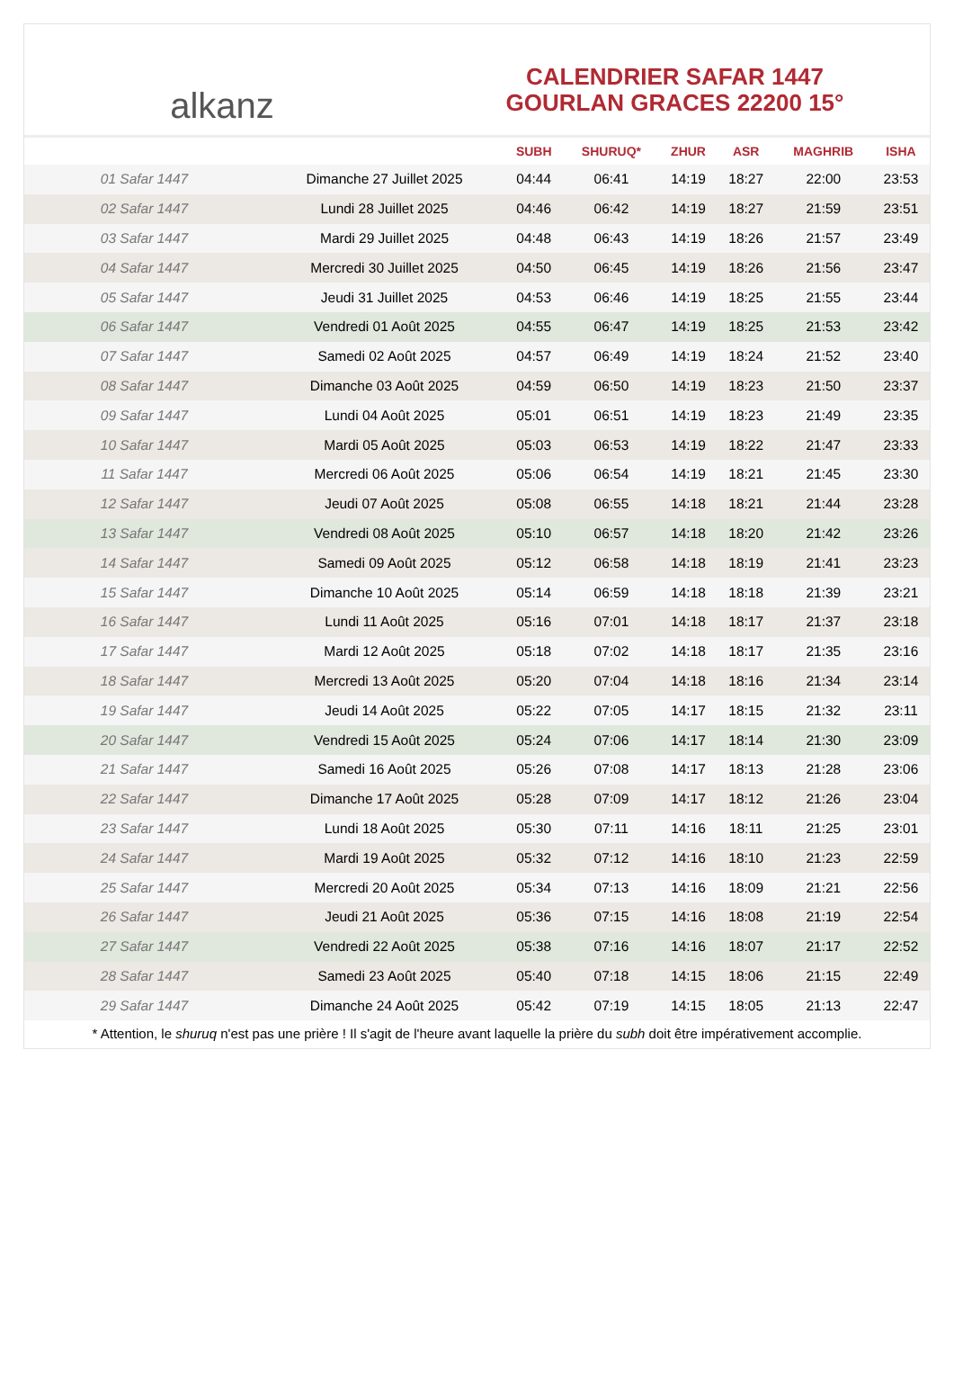alkanz
CALENDRIER SAFAR 1447
GOURLAN GRACES 22200 15°
| | | SUBH | SHURUQ* | ZHUR | ASR | MAGHRIB | ISHA |
| --- | --- | --- | --- | --- | --- | --- | --- |
| 01 Safar 1447 | Dimanche 27 Juillet 2025 | 04:44 | 06:41 | 14:19 | 18:27 | 22:00 | 23:53 |
| 02 Safar 1447 | Lundi 28 Juillet 2025 | 04:46 | 06:42 | 14:19 | 18:27 | 21:59 | 23:51 |
| 03 Safar 1447 | Mardi 29 Juillet 2025 | 04:48 | 06:43 | 14:19 | 18:26 | 21:57 | 23:49 |
| 04 Safar 1447 | Mercredi 30 Juillet 2025 | 04:50 | 06:45 | 14:19 | 18:26 | 21:56 | 23:47 |
| 05 Safar 1447 | Jeudi 31 Juillet 2025 | 04:53 | 06:46 | 14:19 | 18:25 | 21:55 | 23:44 |
| 06 Safar 1447 | Vendredi 01 Août 2025 | 04:55 | 06:47 | 14:19 | 18:25 | 21:53 | 23:42 |
| 07 Safar 1447 | Samedi 02 Août 2025 | 04:57 | 06:49 | 14:19 | 18:24 | 21:52 | 23:40 |
| 08 Safar 1447 | Dimanche 03 Août 2025 | 04:59 | 06:50 | 14:19 | 18:23 | 21:50 | 23:37 |
| 09 Safar 1447 | Lundi 04 Août 2025 | 05:01 | 06:51 | 14:19 | 18:23 | 21:49 | 23:35 |
| 10 Safar 1447 | Mardi 05 Août 2025 | 05:03 | 06:53 | 14:19 | 18:22 | 21:47 | 23:33 |
| 11 Safar 1447 | Mercredi 06 Août 2025 | 05:06 | 06:54 | 14:19 | 18:21 | 21:45 | 23:30 |
| 12 Safar 1447 | Jeudi 07 Août 2025 | 05:08 | 06:55 | 14:18 | 18:21 | 21:44 | 23:28 |
| 13 Safar 1447 | Vendredi 08 Août 2025 | 05:10 | 06:57 | 14:18 | 18:20 | 21:42 | 23:26 |
| 14 Safar 1447 | Samedi 09 Août 2025 | 05:12 | 06:58 | 14:18 | 18:19 | 21:41 | 23:23 |
| 15 Safar 1447 | Dimanche 10 Août 2025 | 05:14 | 06:59 | 14:18 | 18:18 | 21:39 | 23:21 |
| 16 Safar 1447 | Lundi 11 Août 2025 | 05:16 | 07:01 | 14:18 | 18:17 | 21:37 | 23:18 |
| 17 Safar 1447 | Mardi 12 Août 2025 | 05:18 | 07:02 | 14:18 | 18:17 | 21:35 | 23:16 |
| 18 Safar 1447 | Mercredi 13 Août 2025 | 05:20 | 07:04 | 14:18 | 18:16 | 21:34 | 23:14 |
| 19 Safar 1447 | Jeudi 14 Août 2025 | 05:22 | 07:05 | 14:17 | 18:15 | 21:32 | 23:11 |
| 20 Safar 1447 | Vendredi 15 Août 2025 | 05:24 | 07:06 | 14:17 | 18:14 | 21:30 | 23:09 |
| 21 Safar 1447 | Samedi 16 Août 2025 | 05:26 | 07:08 | 14:17 | 18:13 | 21:28 | 23:06 |
| 22 Safar 1447 | Dimanche 17 Août 2025 | 05:28 | 07:09 | 14:17 | 18:12 | 21:26 | 23:04 |
| 23 Safar 1447 | Lundi 18 Août 2025 | 05:30 | 07:11 | 14:16 | 18:11 | 21:25 | 23:01 |
| 24 Safar 1447 | Mardi 19 Août 2025 | 05:32 | 07:12 | 14:16 | 18:10 | 21:23 | 22:59 |
| 25 Safar 1447 | Mercredi 20 Août 2025 | 05:34 | 07:13 | 14:16 | 18:09 | 21:21 | 22:56 |
| 26 Safar 1447 | Jeudi 21 Août 2025 | 05:36 | 07:15 | 14:16 | 18:08 | 21:19 | 22:54 |
| 27 Safar 1447 | Vendredi 22 Août 2025 | 05:38 | 07:16 | 14:16 | 18:07 | 21:17 | 22:52 |
| 28 Safar 1447 | Samedi 23 Août 2025 | 05:40 | 07:18 | 14:15 | 18:06 | 21:15 | 22:49 |
| 29 Safar 1447 | Dimanche 24 Août 2025 | 05:42 | 07:19 | 14:15 | 18:05 | 21:13 | 22:47 |
* Attention, le shuruq n'est pas une prière ! Il s'agit de l'heure avant laquelle la prière du subh doit être impérativement accomplie.